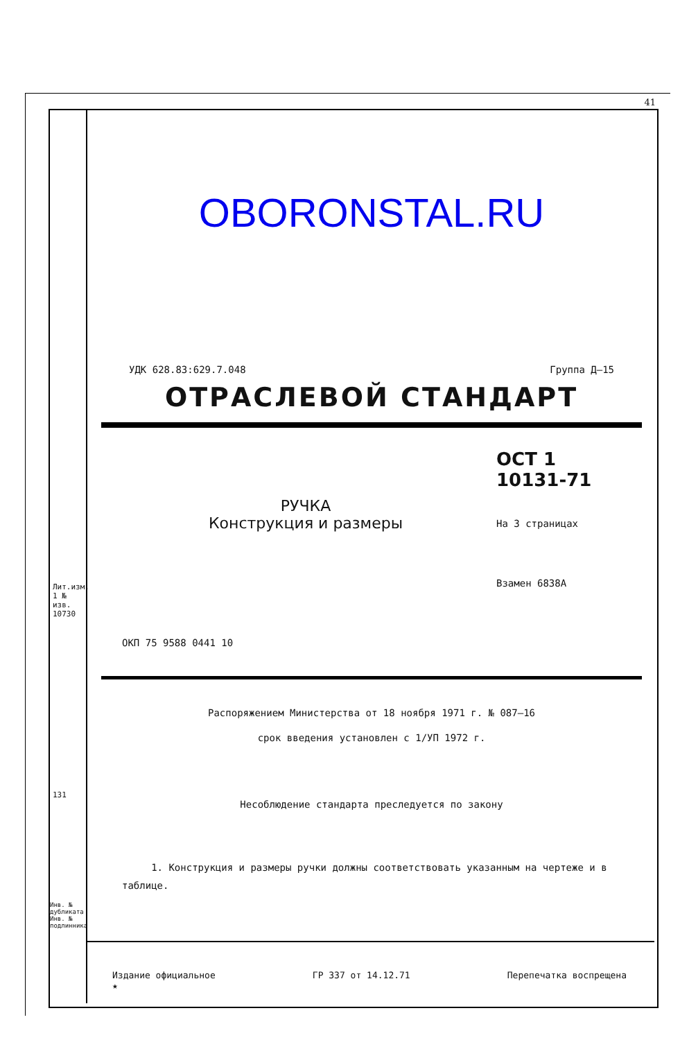41
OBORONSTAL.RU
УДК 628.83:629.7.048 Группа Д–15
ОТРАСЛЕВОЙ СТАНДАРТ
РУЧКА
Конструкция и размеры
ОСТ 1 10131-71
На 3 страницах
Взамен 6838А
ОКП 75 9588 0441 10
Распоряжением Министерства от 18 ноября 1971 г. № 087–16
срок введения установлен с 1/УП 1972 г.
Несоблюдение стандарта преследуется по закону
1. Конструкция и размеры ручки должны соответствовать указанным на чертеже и в таблице.
Лит.изм. 1 № изв. 10730
131
Инв. № дубликата Инв. № подлинника
Издание официальное
★ ГР 337 от 14.12.71 Перепечатка воспрещена